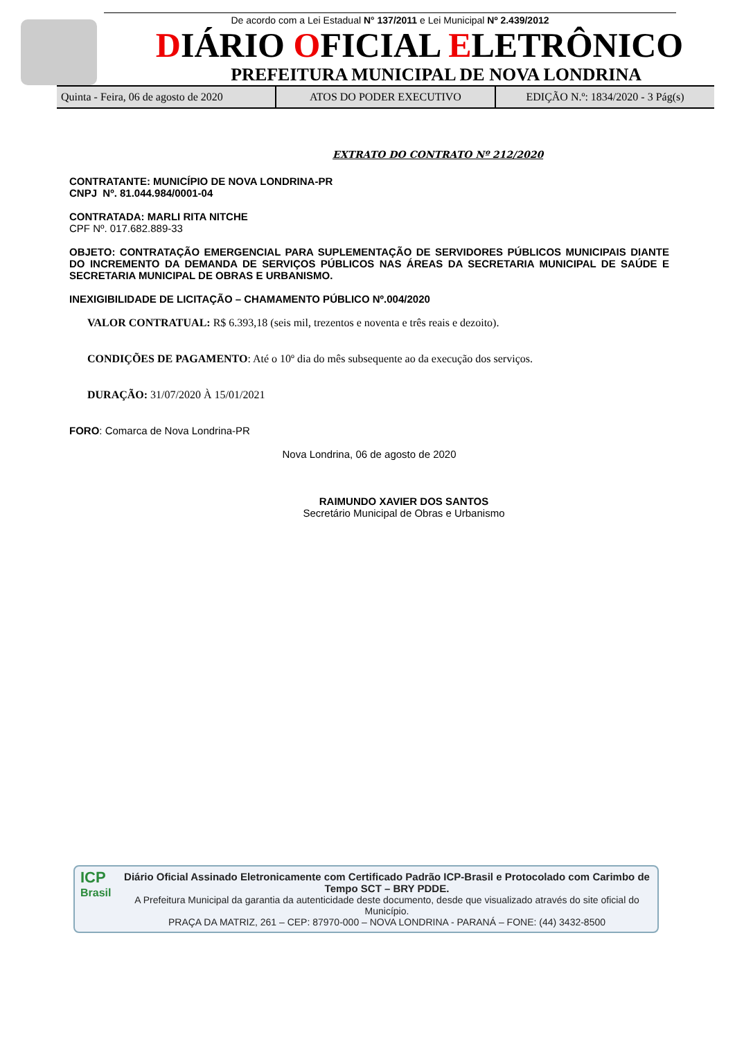De acordo com a Lei Estadual N° 137/2011 e Lei Municipal Nº 2.439/2012
DIÁRIO OFICIAL ELETRÔNICO
PREFEITURA MUNICIPAL DE NOVA LONDRINA
Quinta - Feira, 06 de agosto de 2020
ATOS DO PODER EXECUTIVO EDIÇÃO N.º: 1834/2020 - 3 Pág(s)
EXTRATO DO CONTRATO Nº 212/2020
CONTRATANTE: MUNICÍPIO DE NOVA LONDRINA-PR
CNPJ Nº. 81.044.984/0001-04
CONTRATADA: MARLI RITA NITCHE
CPF Nº. 017.682.889-33
OBJETO: CONTRATAÇÃO EMERGENCIAL PARA SUPLEMENTAÇÃO DE SERVIDORES PÚBLICOS MUNICIPAIS DIANTE DO INCREMENTO DA DEMANDA DE SERVIÇOS PÚBLICOS NAS ÁREAS DA SECRETARIA MUNICIPAL DE SAÚDE E SECRETARIA MUNICIPAL DE OBRAS E URBANISMO.
INEXIGIBILIDADE DE LICITAÇÃO – CHAMAMENTO PÚBLICO Nº.004/2020
VALOR CONTRATUAL: R$ 6.393,18 (seis mil, trezentos e noventa e três reais e dezoito).
CONDIÇÕES DE PAGAMENTO: Até o 10º dia do mês subsequente ao da execução dos serviços.
DURAÇÃO: 31/07/2020 À 15/01/2021
FORO: Comarca de Nova Londrina-PR
Nova Londrina, 06 de agosto de 2020
RAIMUNDO XAVIER DOS SANTOS
Secretário Municipal de Obras e Urbanismo
ICP
Brasil
Diário Oficial Assinado Eletronicamente com Certificado Padrão ICP-Brasil e Protocolado com Carimbo de Tempo SCT – BRY PDDE.
A Prefeitura Municipal da garantia da autenticidade deste documento, desde que visualizado através do site oficial do Município.
PRAÇA DA MATRIZ, 261 – CEP: 87970-000 – NOVA LONDRINA - PARANÁ – FONE: (44) 3432-8500